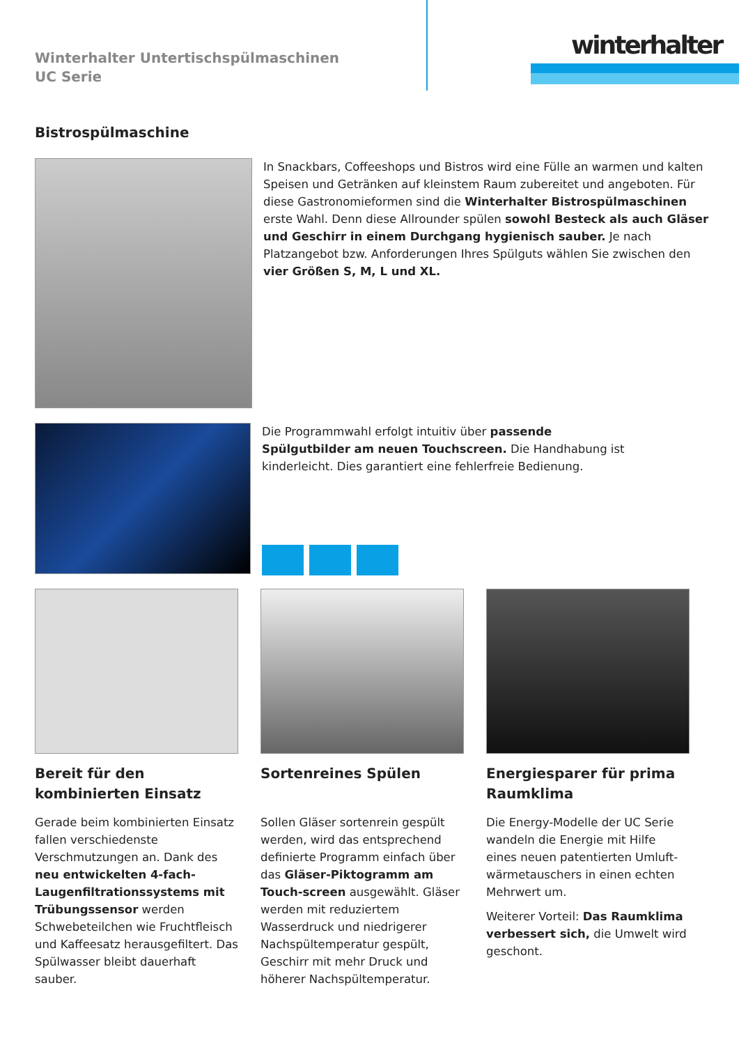Winterhalter Untertischspülmaschinen
UC Serie
winterhalter
Bistrospülmaschine
In Snackbars, Coffeeshops und Bistros wird eine Fülle an warmen und kalten Speisen und Getränken auf kleinstem Raum zubereitet und angeboten. Für diese Gastronomieformen sind die Winterhalter Bistrospülmaschinen erste Wahl. Denn diese Allrounder spülen sowohl Besteck als auch Gläser und Geschirr in einem Durchgang hygienisch sauber. Je nach Platzangebot bzw. Anforderungen Ihres Spülguts wählen Sie zwischen den vier Größen S, M, L und XL.
Die Programmwahl erfolgt intuitiv über passende Spülgutbilder am neuen Touchscreen. Die Handhabung ist kinderleicht. Dies garantiert eine fehlerfreie Bedienung.
Bereit für den kombinierten Einsatz
Gerade beim kombinierten Einsatz fallen verschiedenste Verschmutzungen an. Dank des neu entwickelten 4-fach-Laugenfiltrationssystems mit Trübungssensor werden Schwebeteilchen wie Fruchtfleisch und Kaffeesatz herausgefiltert. Das Spülwasser bleibt dauerhaft sauber.
Sortenreines Spülen
Sollen Gläser sortenrein gespült werden, wird das entsprechend definierte Programm einfach über das Gläser-Piktogramm am Touch-screen ausgewählt. Gläser werden mit reduziertem Wasserdruck und niedrigerer Nachspültemperatur gespült, Geschirr mit mehr Druck und höherer Nachspültemperatur.
Energiesparer für prima Raumklima
Die Energy-Modelle der UC Serie wandeln die Energie mit Hilfe eines neuen patentierten Umluft-wärmetauschers in einen echten Mehrwert um.
Weiterer Vorteil: Das Raumklima verbessert sich, die Umwelt wird geschont.